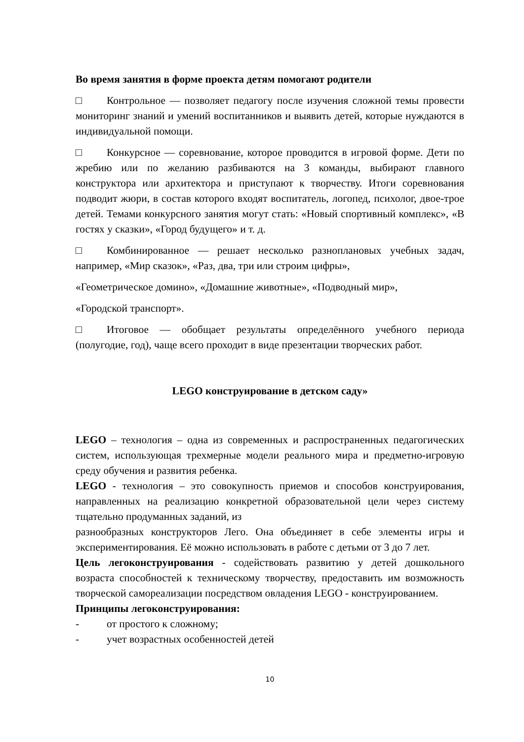Во время занятия в форме проекта детям помогают родители
□ Контрольное — позволяет педагогу после изучения сложной темы провести мониторинг знаний и умений воспитанников и выявить детей, которые нуждаются в индивидуальной помощи.
□ Конкурсное — соревнование, которое проводится в игровой форме. Дети по жребию или по желанию разбиваются на 3 команды, выбирают главного конструктора или архитектора и приступают к творчеству. Итоги соревнования подводит жюри, в состав которого входят воспитатель, логопед, психолог, двое-трое детей. Темами конкурсного занятия могут стать: «Новый спортивный комплекс», «В гостях у сказки», «Город будущего» и т. д.
□ Комбинированное — решает несколько разноплановых учебных задач, например, «Мир сказок», «Раз, два, три или строим цифры»,
«Геометрическое домино», «Домашние животные», «Подводный мир»,
«Городской транспорт».
□ Итоговое — обобщает результаты определённого учебного периода (полугодие, год), чаще всего проходит в виде презентации творческих работ.
LEGO конструирование в детском саду»
LEGO – технология – одна из современных и распространенных педагогических систем, использующая трехмерные модели реального мира и предметно-игровую среду обучения и развития ребенка.
LEGO - технология – это совокупность приемов и способов конструирования, направленных на реализацию конкретной образовательной цели через систему тщательно продуманных заданий, из
разнообразных конструкторов Лего. Она объединяет в себе элементы игры и экспериментирования. Её можно использовать в работе с детьми от 3 до 7 лет.
Цель легоконструирования - содействовать развитию у детей дошкольного возраста способностей к техническому творчеству, предоставить им возможность творческой самореализации посредством овладения LEGO - конструированием.
Принципы легоконструирования:
- от простого к сложному;
- учет возрастных особенностей детей
10